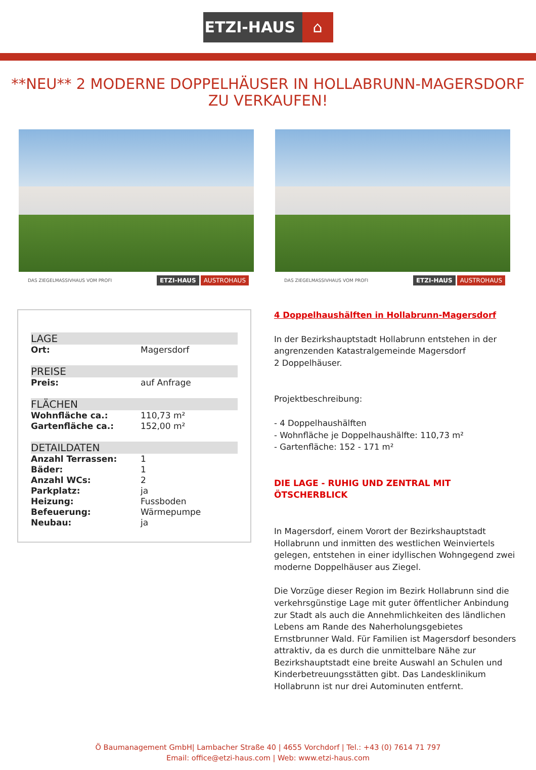ETZI-HAUS ⌂
**NEU** 2 MODERNE DOPPELHÄUSER IN HOLLABRUNN-MAGERSDORF ZU VERKAUFEN!
DAS ZIEGELMASSIVHAUS VOM PROFI ETZI-HAUS AUSTROHAUS
DAS ZIEGELMASSIVHAUS VOM PROFI ETZI-HAUS AUSTROHAUS
LAGE
| Ort: | Magersdorf |
PREISE
| Preis: | auf Anfrage |
FLÄCHEN
| Wohnfläche ca.: | 110,73 m² |
| Gartenfläche ca.: | 152,00 m² |
DETAILDATEN
| Anzahl Terrassen: | 1 |
| Bäder: | 1 |
| Anzahl WCs: | 2 |
| Parkplatz: | ja |
| Heizung: | Fussboden |
| Befeuerung: | Wärmepumpe |
| Neubau: | ja |
4 Doppelhaushälften in Hollabrunn-Magersdorf
In der Bezirkshauptstadt Hollabrunn entstehen in der angrenzenden Katastralgemeinde Magersdorf
2 Doppelhäuser.
Projektbeschreibung:
- 4 Doppelhaushälften
- Wohnfläche je Doppelhaushälfte: 110,73 m²
- Gartenfläche: 152 - 171 m²
DIE LAGE - RUHIG UND ZENTRAL MIT ÖTSCHERBLICK
In Magersdorf, einem Vorort der Bezirkshauptstadt Hollabrunn und inmitten des westlichen Weinviertels gelegen, entstehen in einer idyllischen Wohngegend zwei moderne Doppelhäuser aus Ziegel.
Die Vorzüge dieser Region im Bezirk Hollabrunn sind die verkehrsgünstige Lage mit guter öffentlicher Anbindung zur Stadt als auch die Annehmlichkeiten des ländlichen Lebens am Rande des Naherholungsgebietes Ernstbrunner Wald. Für Familien ist Magersdorf besonders attraktiv, da es durch die unmittelbare Nähe zur Bezirkshauptstadt eine breite Auswahl an Schulen und Kinderbetreuungsstätten gibt. Das Landesklinikum Hollabrunn ist nur drei Autominuten entfernt.
Ö Baumanagement GmbH| Lambacher Straße 40 | 4655 Vorchdorf | Tel.: +43 (0) 7614 71 797
Email: office@etzi-haus.com | Web: www.etzi-haus.com